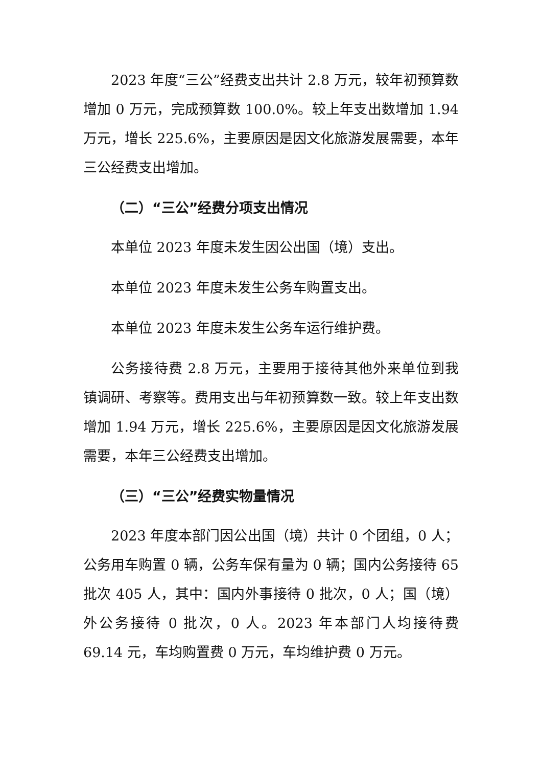2023 年度“三公”经费支出共计 2.8 万元，较年初预算数增加 0 万元，完成预算数 100.0%。较上年支出数增加 1.94 万元，增长 225.6%，主要原因是因文化旅游发展需要，本年三公经费支出增加。
（二）“三公”经费分项支出情况
本单位 2023 年度未发生因公出国（境）支出。
本单位 2023 年度未发生公务车购置支出。
本单位 2023 年度未发生公务车运行维护费。
公务接待费 2.8 万元，主要用于接待其他外来单位到我镇调研、考察等。费用支出与年初预算数一致。较上年支出数增加 1.94 万元，增长 225.6%，主要原因是因文化旅游发展需要，本年三公经费支出增加。
（三）“三公”经费实物量情况
2023 年度本部门因公出国（境）共计 0 个团组，0 人；公务用车购置 0 辆，公务车保有量为 0 辆；国内公务接待 65 批次 405 人，其中：国内外事接待 0 批次，0 人；国（境）外公务接待 0 批次，0 人。2023 年本部门人均接待费 69.14 元，车均购置费 0 万元，车均维护费 0 万元。